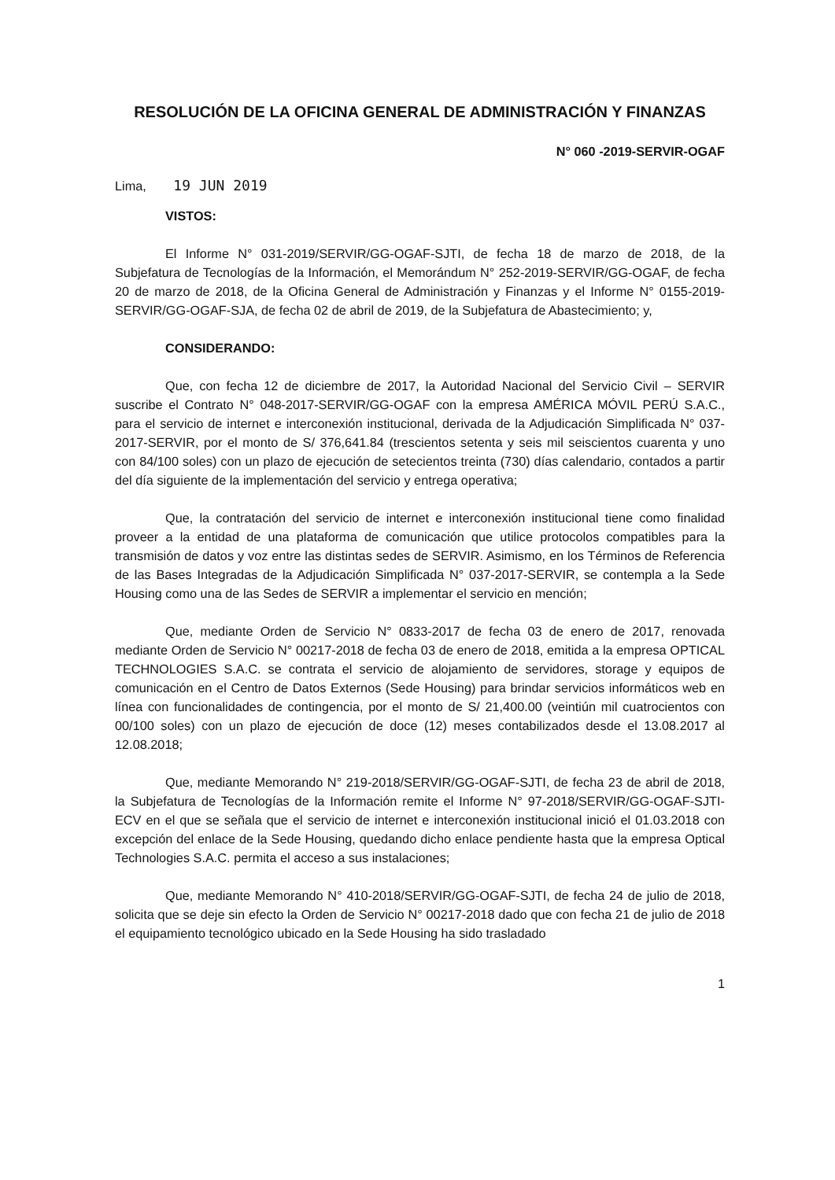RESOLUCIÓN DE LA OFICINA GENERAL DE ADMINISTRACIÓN Y FINANZAS
N° 060 -2019-SERVIR-OGAF
Lima, 19 JUN 2019
VISTOS:
El Informe N° 031-2019/SERVIR/GG-OGAF-SJTI, de fecha 18 de marzo de 2018, de la Subjefatura de Tecnologías de la Información, el Memorándum N° 252-2019-SERVIR/GG-OGAF, de fecha 20 de marzo de 2018, de la Oficina General de Administración y Finanzas y el Informe N° 0155-2019-SERVIR/GG-OGAF-SJA, de fecha 02 de abril de 2019, de la Subjefatura de Abastecimiento; y,
CONSIDERANDO:
Que, con fecha 12 de diciembre de 2017, la Autoridad Nacional del Servicio Civil – SERVIR suscribe el Contrato N° 048-2017-SERVIR/GG-OGAF con la empresa AMÉRICA MÓVIL PERÚ S.A.C., para el servicio de internet e interconexión institucional, derivada de la Adjudicación Simplificada N° 037-2017-SERVIR, por el monto de S/ 376,641.84 (trescientos setenta y seis mil seiscientos cuarenta y uno con 84/100 soles) con un plazo de ejecución de setecientos treinta (730) días calendario, contados a partir del día siguiente de la implementación del servicio y entrega operativa;
Que, la contratación del servicio de internet e interconexión institucional tiene como finalidad proveer a la entidad de una plataforma de comunicación que utilice protocolos compatibles para la transmisión de datos y voz entre las distintas sedes de SERVIR. Asimismo, en los Términos de Referencia de las Bases Integradas de la Adjudicación Simplificada N° 037-2017-SERVIR, se contempla a la Sede Housing como una de las Sedes de SERVIR a implementar el servicio en mención;
Que, mediante Orden de Servicio N° 0833-2017 de fecha 03 de enero de 2017, renovada mediante Orden de Servicio N° 00217-2018 de fecha 03 de enero de 2018, emitida a la empresa OPTICAL TECHNOLOGIES S.A.C. se contrata el servicio de alojamiento de servidores, storage y equipos de comunicación en el Centro de Datos Externos (Sede Housing) para brindar servicios informáticos web en línea con funcionalidades de contingencia, por el monto de S/ 21,400.00 (veintiún mil cuatrocientos con 00/100 soles) con un plazo de ejecución de doce (12) meses contabilizados desde el 13.08.2017 al 12.08.2018;
Que, mediante Memorando N° 219-2018/SERVIR/GG-OGAF-SJTI, de fecha 23 de abril de 2018, la Subjefatura de Tecnologías de la Información remite el Informe N° 97-2018/SERVIR/GG-OGAF-SJTI-ECV en el que se señala que el servicio de internet e interconexión institucional inició el 01.03.2018 con excepción del enlace de la Sede Housing, quedando dicho enlace pendiente hasta que la empresa Optical Technologies S.A.C. permita el acceso a sus instalaciones;
Que, mediante Memorando N° 410-2018/SERVIR/GG-OGAF-SJTI, de fecha 24 de julio de 2018, solicita que se deje sin efecto la Orden de Servicio N° 00217-2018 dado que con fecha 21 de julio de 2018 el equipamiento tecnológico ubicado en la Sede Housing ha sido trasladado
1